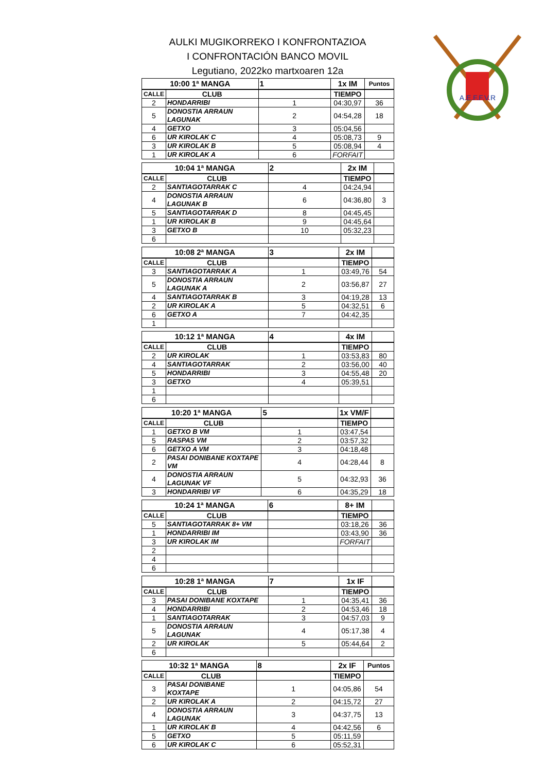AULKI MUGIKORREKO I KONFRONTAZIOA
I CONFRONTACIÓN BANCO MOVIL
Legutiano, 2022ko martxoaren 12a
A.E.F.F.V.R
| 10:00 1ª MANGA | | 1 | 1x IM | Puntos |
| CALLE | CLUB | | TIEMPO | |
| 2 | HONDARRIBI | 1 | 04:30,97 | 36 |
| 5 | DONOSTIA ARRAUN LAGUNAK | 2 | 04:54,28 | 18 |
| 4 | GETXO | 3 | 05:04,56 | |
| 6 | UR KIROLAK C | 4 | 05:08,73 | 9 |
| 3 | UR KIROLAK B | 5 | 05:08,94 | 4 |
| 1 | UR KIROLAK A | 6 | FORFAIT | |
| 10:04 1ª MANGA | | 2 | 2x IM | |
| CALLE | CLUB | | TIEMPO | |
| 2 | SANTIAGOTARRAK C | 4 | 04:24,94 | |
| 4 | DONOSTIA ARRAUN LAGUNAK B | 6 | 04:36,80 | 3 |
| 5 | SANTIAGOTARRAK D | 8 | 04:45,45 | |
| 1 | UR KIROLAK B | 9 | 04:45,64 | |
| 3 | GETXO B | 10 | 05:32,23 | |
| 6 | | | | |
| 10:08 2ª MANGA | | 3 | 2x IM | |
| CALLE | CLUB | | TIEMPO | |
| 3 | SANTIAGOTARRAK A | 1 | 03:49,76 | 54 |
| 5 | DONOSTIA ARRAUN LAGUNAK A | 2 | 03:56,87 | 27 |
| 4 | SANTIAGOTARRAK B | 3 | 04:19,28 | 13 |
| 2 | UR KIROLAK A | 5 | 04:32,51 | 6 |
| 6 | GETXO A | 7 | 04:42,35 | |
| 1 | | | | |
| 10:12 1ª MANGA | | 4 | 4x IM | |
| CALLE | CLUB | | TIEMPO | |
| 2 | UR KIROLAK | 1 | 03:53,83 | 80 |
| 4 | SANTIAGOTARRAK | 2 | 03:56,00 | 40 |
| 5 | HONDARRIBI | 3 | 04:55,48 | 20 |
| 3 | GETXO | 4 | 05:39,51 | |
| 1 | | | | |
| 6 | | | | |
| 10:20 1ª MANGA | | 5 | 1x VM/F | |
| CALLE | CLUB | | TIEMPO | |
| 1 | GETXO B VM | 1 | 03:47,54 | |
| 5 | RASPAS VM | 2 | 03:57,32 | |
| 6 | GETXO A VM | 3 | 04:18,48 | |
| 2 | PASAI DONIBANE KOXTAPE VM | 4 | 04:28,44 | 8 |
| 4 | DONOSTIA ARRAUN LAGUNAK VF | 5 | 04:32,93 | 36 |
| 3 | HONDARRIBI VF | 6 | 04:35,29 | 18 |
| 10:24 1ª MANGA | | 6 | 8+ IM | |
| CALLE | CLUB | | TIEMPO | |
| 5 | SANTIAGOTARRAK 8+ VM | | 03:18,26 | 36 |
| 1 | HONDARRIBI IM | | 03:43,90 | 36 |
| 3 | UR KIROLAK IM | | FORFAIT | |
| 2 | | | | |
| 4 | | | | |
| 6 | | | | |
| 10:28 1ª MANGA | | 7 | 1x IF | |
| CALLE | CLUB | | TIEMPO | |
| 3 | PASAI DONIBANE KOXTAPE | 1 | 04:35,41 | 36 |
| 4 | HONDARRIBI | 2 | 04:53,46 | 18 |
| 1 | SANTIAGOTARRAK | 3 | 04:57,03 | 9 |
| 5 | DONOSTIA ARRAUN LAGUNAK | 4 | 05:17,38 | 4 |
| 2 | UR KIROLAK | 5 | 05:44,64 | 2 |
| 6 | | | | |
| 10:32 1ª MANGA | | 8 | 2x IF | Puntos |
| CALLE | CLUB | | TIEMPO | |
| 3 | PASAI DONIBANE KOXTAPE | 1 | 04:05,86 | 54 |
| 2 | UR KIROLAK A | 2 | 04:15,72 | 27 |
| 4 | DONOSTIA ARRAUN LAGUNAK | 3 | 04:37,75 | 13 |
| 1 | UR KIROLAK B | 4 | 04:42,56 | 6 |
| 5 | GETXO | 5 | 05:11,59 | |
| 6 | UR KIROLAK C | 6 | 05:52,31 | |